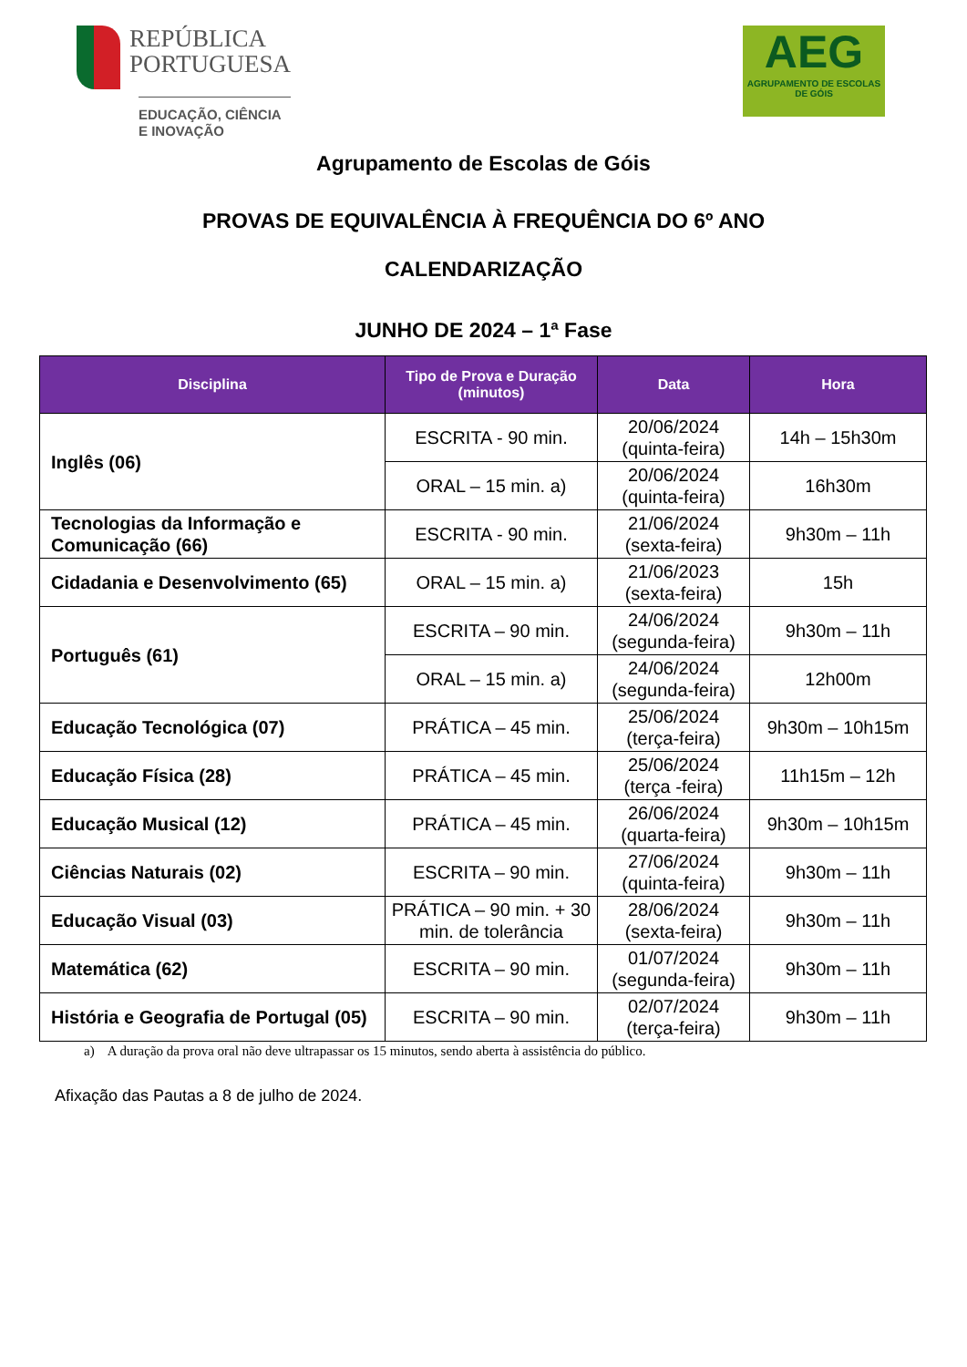REPÚBLICA
PORTUGUESA
EDUCAÇÃO, CIÊNCIA
E INOVAÇÃO
AEG
AGRUPAMENTO DE ESCOLAS DE GÓIS
Agrupamento de Escolas de Góis
PROVAS DE EQUIVALÊNCIA À FREQUÊNCIA DO 6º ANO
CALENDARIZAÇÃO
JUNHO DE 2024 – 1ª Fase
| Disciplina | Tipo de Prova e Duração (minutos) | Data | Hora |
| --- | --- | --- | --- |
| Inglês (06) | ESCRITA - 90 min. | 20/06/2024 (quinta-feira) | 14h – 15h30m |
| | ORAL – 15 min. a) | 20/06/2024 (quinta-feira) | 16h30m |
| Tecnologias da Informação e Comunicação (66) | ESCRITA - 90 min. | 21/06/2024 (sexta-feira) | 9h30m – 11h |
| Cidadania e Desenvolvimento (65) | ORAL – 15 min. a) | 21/06/2023 (sexta-feira) | 15h |
| Português (61) | ESCRITA – 90 min. | 24/06/2024 (segunda-feira) | 9h30m – 11h |
| | ORAL – 15 min. a) | 24/06/2024 (segunda-feira) | 12h00m |
| Educação Tecnológica (07) | PRÁTICA – 45 min. | 25/06/2024 (terça-feira) | 9h30m – 10h15m |
| Educação Física (28) | PRÁTICA – 45 min. | 25/06/2024 (terça -feira) | 11h15m – 12h |
| Educação Musical (12) | PRÁTICA – 45 min. | 26/06/2024 (quarta-feira) | 9h30m – 10h15m |
| Ciências Naturais (02) | ESCRITA – 90 min. | 27/06/2024 (quinta-feira) | 9h30m – 11h |
| Educação Visual (03) | PRÁTICA – 90 min. + 30 min. de tolerância | 28/06/2024 (sexta-feira) | 9h30m – 11h |
| Matemática (62) | ESCRITA – 90 min. | 01/07/2024 (segunda-feira) | 9h30m – 11h |
| História e Geografia de Portugal (05) | ESCRITA – 90 min. | 02/07/2024 (terça-feira) | 9h30m – 11h |
a) A duração da prova oral não deve ultrapassar os 15 minutos, sendo aberta à assistência do público.
Afixação das Pautas a 8 de julho de 2024.